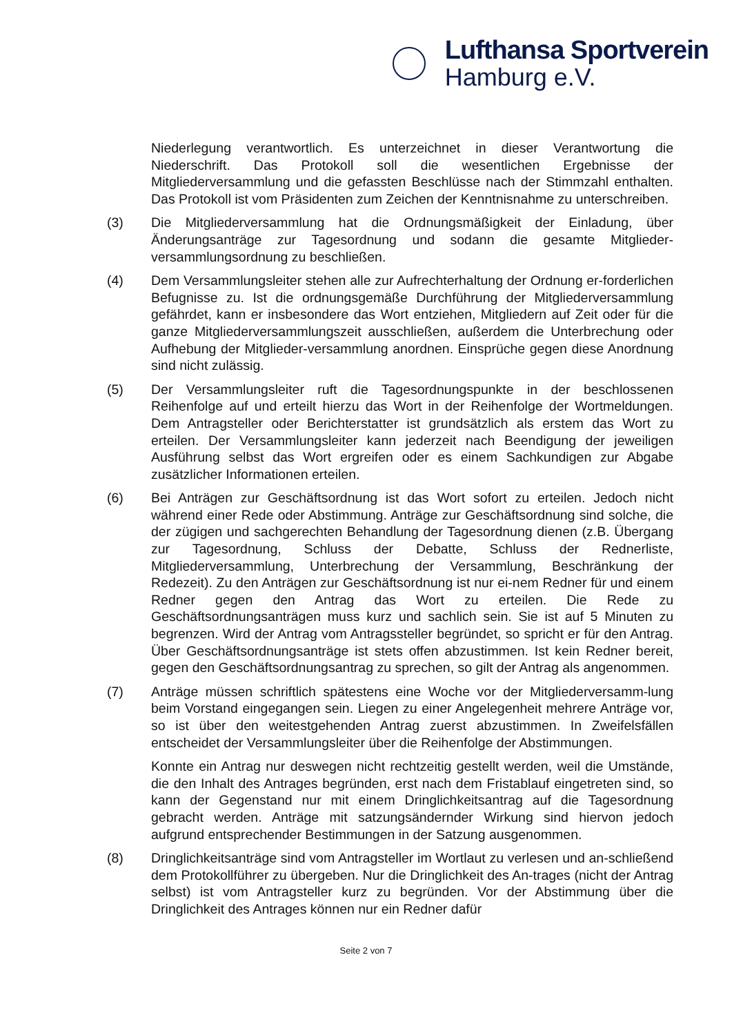Lufthansa Sportverein
Hamburg e.V.
Niederlegung verantwortlich. Es unterzeichnet in dieser Verantwortung die Niederschrift. Das Protokoll soll die wesentlichen Ergebnisse der Mitgliederversammlung und die gefassten Beschlüsse nach der Stimmzahl enthalten. Das Protokoll ist vom Präsidenten zum Zeichen der Kenntnisnahme zu unterschreiben.
(3) Die Mitgliederversammlung hat die Ordnungsmäßigkeit der Einladung, über Änderungsanträge zur Tagesordnung und sodann die gesamte Mitglieder-versammlungsordnung zu beschließen.
(4) Dem Versammlungsleiter stehen alle zur Aufrechterhaltung der Ordnung er-forderlichen Befugnisse zu. Ist die ordnungsgemäße Durchführung der Mitgliederversammlung gefährdet, kann er insbesondere das Wort entziehen, Mitgliedern auf Zeit oder für die ganze Mitgliederversammlungszeit ausschließen, außerdem die Unterbrechung oder Aufhebung der Mitglieder-versammlung anordnen. Einsprüche gegen diese Anordnung sind nicht zulässig.
(5) Der Versammlungsleiter ruft die Tagesordnungspunkte in der beschlossenen Reihenfolge auf und erteilt hierzu das Wort in der Reihenfolge der Wortmeldungen. Dem Antragsteller oder Berichterstatter ist grundsätzlich als erstem das Wort zu erteilen. Der Versammlungsleiter kann jederzeit nach Beendigung der jeweiligen Ausführung selbst das Wort ergreifen oder es einem Sachkundigen zur Abgabe zusätzlicher Informationen erteilen.
(6) Bei Anträgen zur Geschäftsordnung ist das Wort sofort zu erteilen. Jedoch nicht während einer Rede oder Abstimmung. Anträge zur Geschäftsordnung sind solche, die der zügigen und sachgerechten Behandlung der Tagesordnung dienen (z.B. Übergang zur Tagesordnung, Schluss der Debatte, Schluss der Rednerliste, Mitgliederversammlung, Unterbrechung der Versammlung, Beschränkung der Redezeit). Zu den Anträgen zur Geschäftsordnung ist nur ei-nem Redner für und einem Redner gegen den Antrag das Wort zu erteilen. Die Rede zu Geschäftsordnungsanträgen muss kurz und sachlich sein. Sie ist auf 5 Minuten zu begrenzen. Wird der Antrag vom Antragssteller begründet, so spricht er für den Antrag. Über Geschäftsordnungsanträge ist stets offen abzustimmen. Ist kein Redner bereit, gegen den Geschäftsordnungsantrag zu sprechen, so gilt der Antrag als angenommen.
(7) Anträge müssen schriftlich spätestens eine Woche vor der Mitgliederversamm-lung beim Vorstand eingegangen sein. Liegen zu einer Angelegenheit mehrere Anträge vor, so ist über den weitestgehenden Antrag zuerst abzustimmen. In Zweifelsfällen entscheidet der Versammlungsleiter über die Reihenfolge der Abstimmungen.
Konnte ein Antrag nur deswegen nicht rechtzeitig gestellt werden, weil die Umstände, die den Inhalt des Antrages begründen, erst nach dem Fristablauf eingetreten sind, so kann der Gegenstand nur mit einem Dringlichkeitsantrag auf die Tagesordnung gebracht werden. Anträge mit satzungsändernder Wirkung sind hiervon jedoch aufgrund entsprechender Bestimmungen in der Satzung ausgenommen.
(8) Dringlichkeitsanträge sind vom Antragsteller im Wortlaut zu verlesen und an-schließend dem Protokollführer zu übergeben. Nur die Dringlichkeit des An-trages (nicht der Antrag selbst) ist vom Antragsteller kurz zu begründen. Vor der Abstimmung über die Dringlichkeit des Antrages können nur ein Redner dafür
Seite 2 von 7